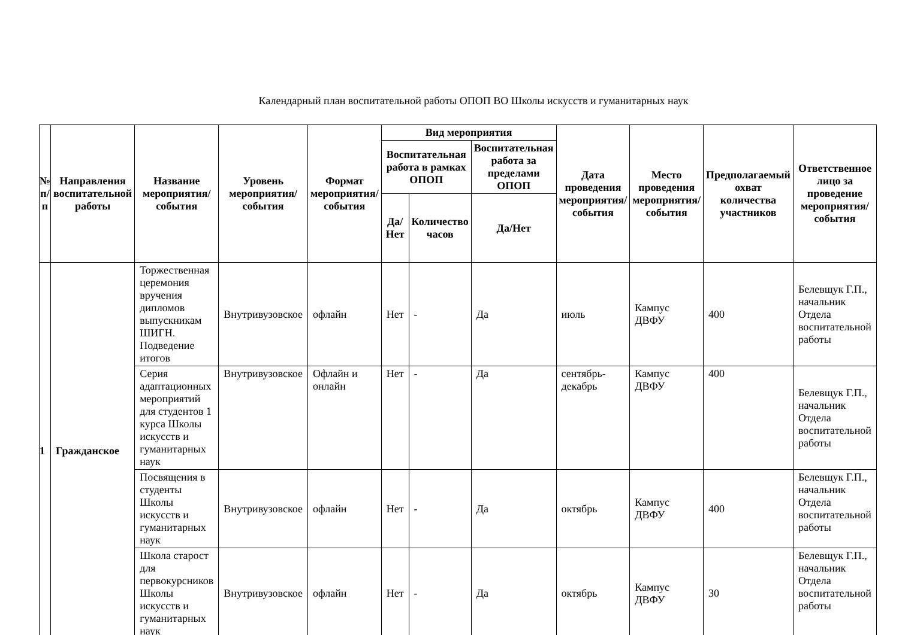Календарный план воспитательной работы ОПОП ВО Школы искусств и гуманитарных наук
| № п/п | Направления воспитательной работы | Название мероприятия/ события | Уровень мероприятия/ события | Формат мероприятия/события | Вид мероприятия | | | Дата проведения мероприятия/события | Место проведения мероприятия/ события | Предполагаемый охват количества участников | Ответственное лицо за проведение мероприятия/ события |
| --- | --- | --- | --- | --- | --- | --- | --- | --- | --- | --- | --- |
| | | | | | Воспитательная работа в рамках ОПОП | | Воспитательная работа за пределами ОПОП | | | | |
| | | | | | Да/Нет | Количество часов | Да/Нет | | | | |
| 1 | Гражданское | Торжественная церемония вручения дипломов выпускникам ШИГН. Подведение итогов | Внутривузовское | офлайн | Нет | - | Да | июль | Кампус ДВФУ | 400 | Белевщук Г.П., начальник Отдела воспитательной работы |
| | | Серия адаптационных мероприятий для студентов 1 курса Школы искусств и гуманитарных наук | Внутривузовское | Офлайн и онлайн | Нет | - | Да | сентябрь-декабрь | Кампус ДВФУ | 400 | Белевщук Г.П., начальник Отдела воспитательной работы |
| | | Посвящения в студенты Школы искусств и гуманитарных наук | Внутривузовское | офлайн | Нет | - | Да | октябрь | Кампус ДВФУ | 400 | Белевщук Г.П., начальник Отдела воспитательной работы |
| | | Школа старост для первокурсников Школы искусств и гуманитарных наук | Внутривузовское | офлайн | Нет | - | Да | октябрь | Кампус ДВФУ | 30 | Белевщук Г.П., начальник Отдела воспитательной работы |